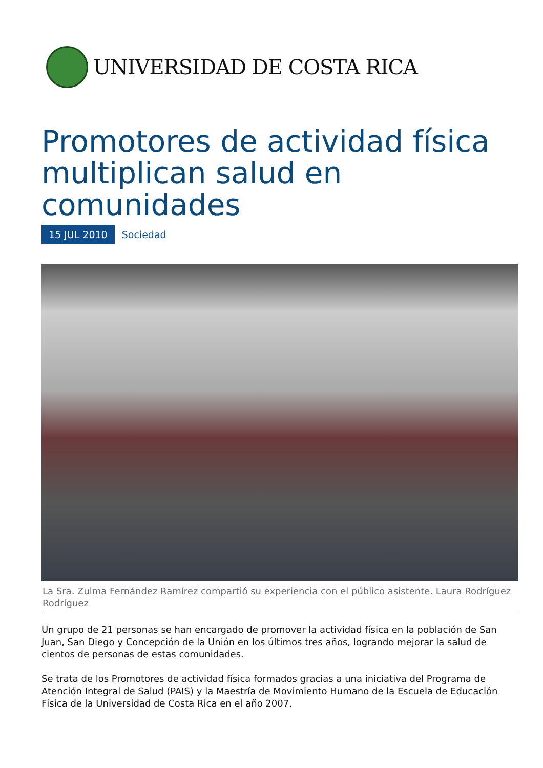UNIVERSIDAD DE COSTA RICA
Promotores de actividad física multiplican salud en comunidades
15 JUL 2010 Sociedad
La Sra. Zulma Fernández Ramírez compartió su experiencia con el público asistente. Laura Rodríguez Rodríguez
Un grupo de 21 personas se han encargado de promover la actividad física en la población de San Juan, San Diego y Concepción de la Unión en los últimos tres años, logrando mejorar la salud de cientos de personas de estas comunidades.
Se trata de los Promotores de actividad física formados gracias a una iniciativa del Programa de Atención Integral de Salud (PAIS) y la Maestría de Movimiento Humano de la Escuela de Educación Física de la Universidad de Costa Rica en el año 2007.